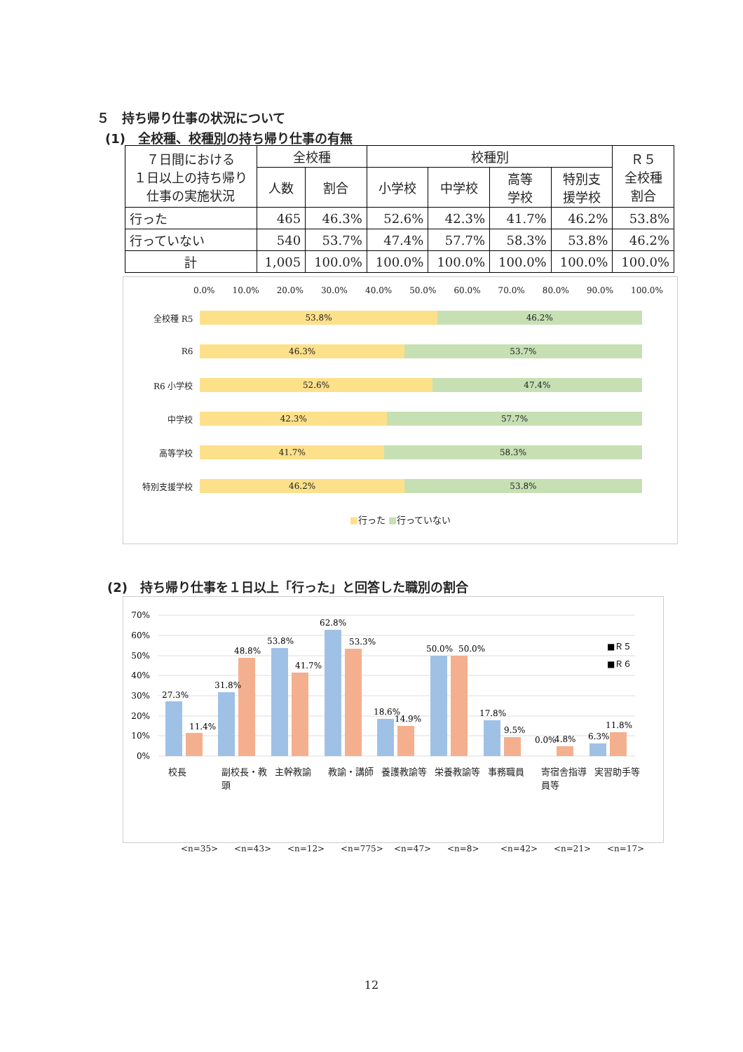５　持ち帰り仕事の状況について
(1)　全校種、校種別の持ち帰り仕事の有無
| ７日間における １日以上の持ち帰り 仕事の実施状況 | 全校種 | | 校種別 | | | | Ｒ５ 全校種 割合 |
| --- | --- | --- | --- | --- | --- | --- | --- |
| | 人数 | 割合 | 小学校 | 中学校 | 高等 学校 | 特別支 援学校 | |
| 行った | 465 | 46.3% | 52.6% | 42.3% | 41.7% | 46.2% | 53.8% |
| 行っていない | 540 | 53.7% | 47.4% | 57.7% | 58.3% | 53.8% | 46.2% |
| 計 | 1,005 | 100.0% | 100.0% | 100.0% | 100.0% | 100.0% | 100.0% |
0.0% 10.0% 20.0% 30.0% 40.0% 50.0% 60.0% 70.0% 80.0% 90.0% 100.0%
全校種 R5
53.8% 46.2%
R6
46.3% 53.7%
R6 小学校
52.6% 47.4%
中学校
42.3% 57.7%
高等学校
41.7% 58.3%
特別支援学校
46.2% 53.8%
■行った ■行っていない
(2)　持ち帰り仕事を１日以上「行った」と回答した職別の割合
70%
60%
50%
40%
30%
20%
10%
0%
27.3%
11.4%
31.8%
48.8%
53.8%
41.7%
62.8%
53.3%
18.6%
14.9%
50.0%
50.0%
17.8%
9.5%
0.0%
4.8%
6.3%
11.8%
■Ｒ５
■Ｒ６
校長 副校長・教頭 主幹教諭 教諭・講師 養護教諭等 栄養教諭等 事務職員 寄宿舎指導員等 実習助手等
<n=35> <n=43> <n=12> <n=775> <n=47> <n=8> <n=42> <n=21> <n=17>
12